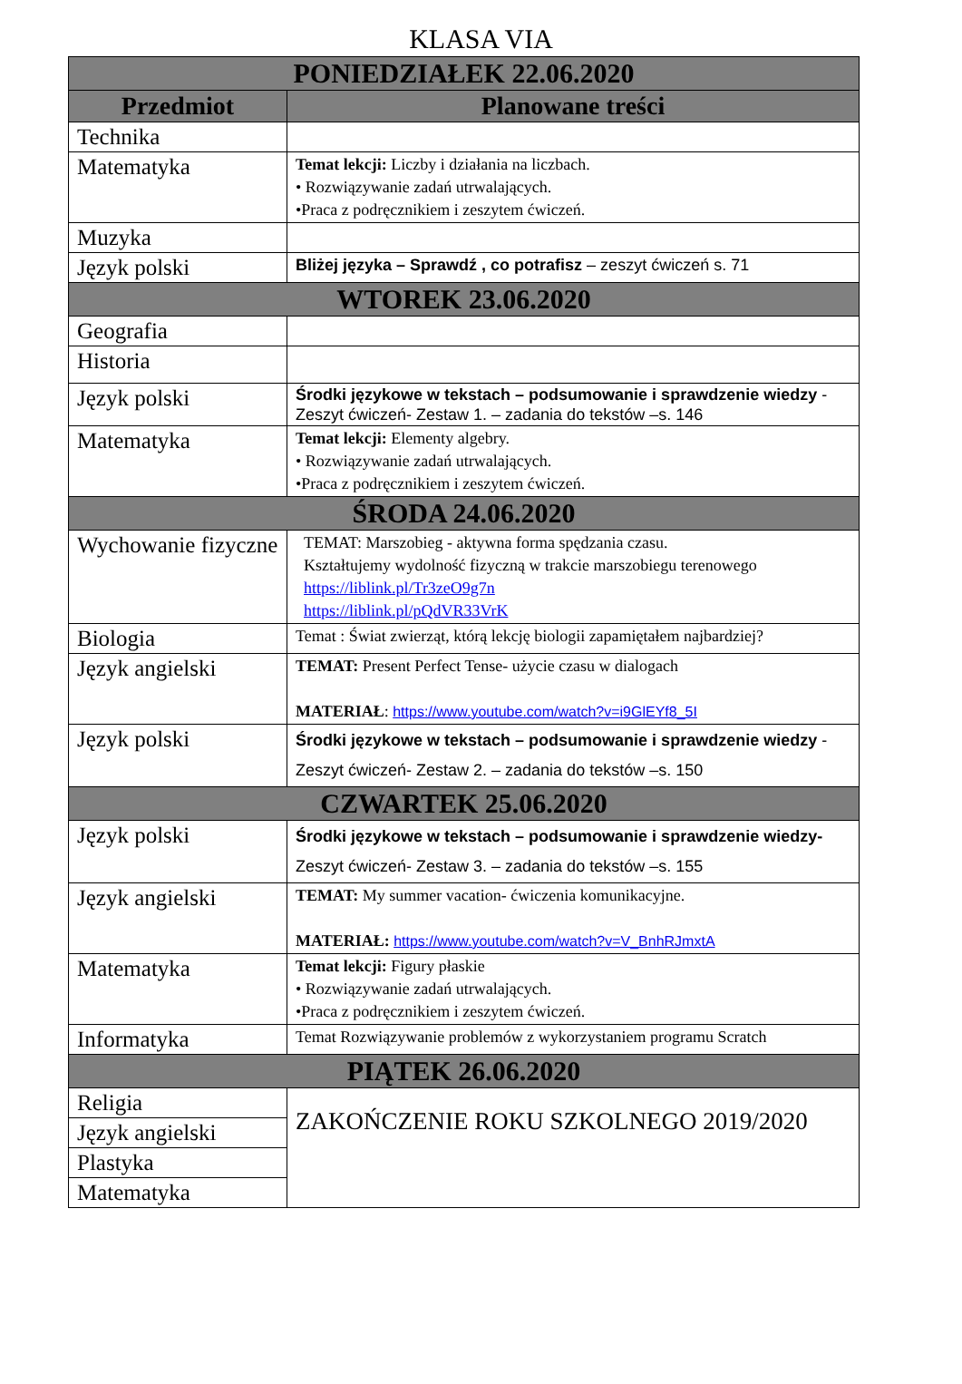KLASA VIA
| PONIEDZIAŁEK 22.06.2020 | |
| --- | --- |
| Przedmiot | Planowane treści |
| Technika | |
| Matematyka | Temat lekcji: Liczby i działania na liczbach. • Rozwiązywanie zadań utrwalających. •Praca z podręcznikiem i zeszytem ćwiczeń. |
| Muzyka | |
| Język polski | Bliżej języka – Sprawdź , co potrafisz – zeszyt ćwiczeń s. 71 |
| WTOREK 23.06.2020 | |
| Geografia | |
| Historia | |
| Język polski | Środki językowe w tekstach – podsumowanie i sprawdzenie wiedzy - Zeszyt ćwiczeń- Zestaw 1. – zadania do tekstów –s. 146 |
| Matematyka | Temat lekcji: Elementy algebry. • Rozwiązywanie zadań utrwalających. •Praca z podręcznikiem i zeszytem ćwiczeń. |
| ŚRODA 24.06.2020 | |
| Wychowanie fizyczne | TEMAT: Marszobieg - aktywna forma spędzania czasu. Kształtujemy wydolność fizyczną w trakcie marszobiegu terenowego https://liblink.pl/Tr3zeO9g7n https://liblink.pl/pQdVR33VrK |
| Biologia | Temat : Świat zwierząt, którą lekcję biologii zapamiętałem najbardziej? |
| Język angielski | TEMAT: Present Perfect Tense- użycie czasu w dialogach MATERIAŁ : https://www.youtube.com/watch?v=i9GlEYf8_5I |
| Język polski | Środki językowe w tekstach – podsumowanie i sprawdzenie wiedzy - Zeszyt ćwiczeń- Zestaw 2. – zadania do tekstów –s. 150 |
| CZWARTEK 25.06.2020 | |
| Język polski | Środki językowe w tekstach – podsumowanie i sprawdzenie wiedzy- Zeszyt ćwiczeń- Zestaw 3. – zadania do tekstów –s. 155 |
| Język angielski | TEMAT: My summer vacation- ćwiczenia komunikacyjne. MATERIAŁ: https://www.youtube.com/watch?v=V_BnhRJmxtA |
| Matematyka | Temat lekcji: Figury płaskie • Rozwiązywanie zadań utrwalających. •Praca z podręcznikiem i zeszytem ćwiczeń. |
| Informatyka | Temat Rozwiązywanie problemów z wykorzystaniem programu Scratch |
| PIĄTEK 26.06.2020 | |
| Religia | ZAKOŃCZENIE ROKU SZKOLNEGO 2019/2020 |
| Język angielski | |
| Plastyka | |
| Matematyka | |